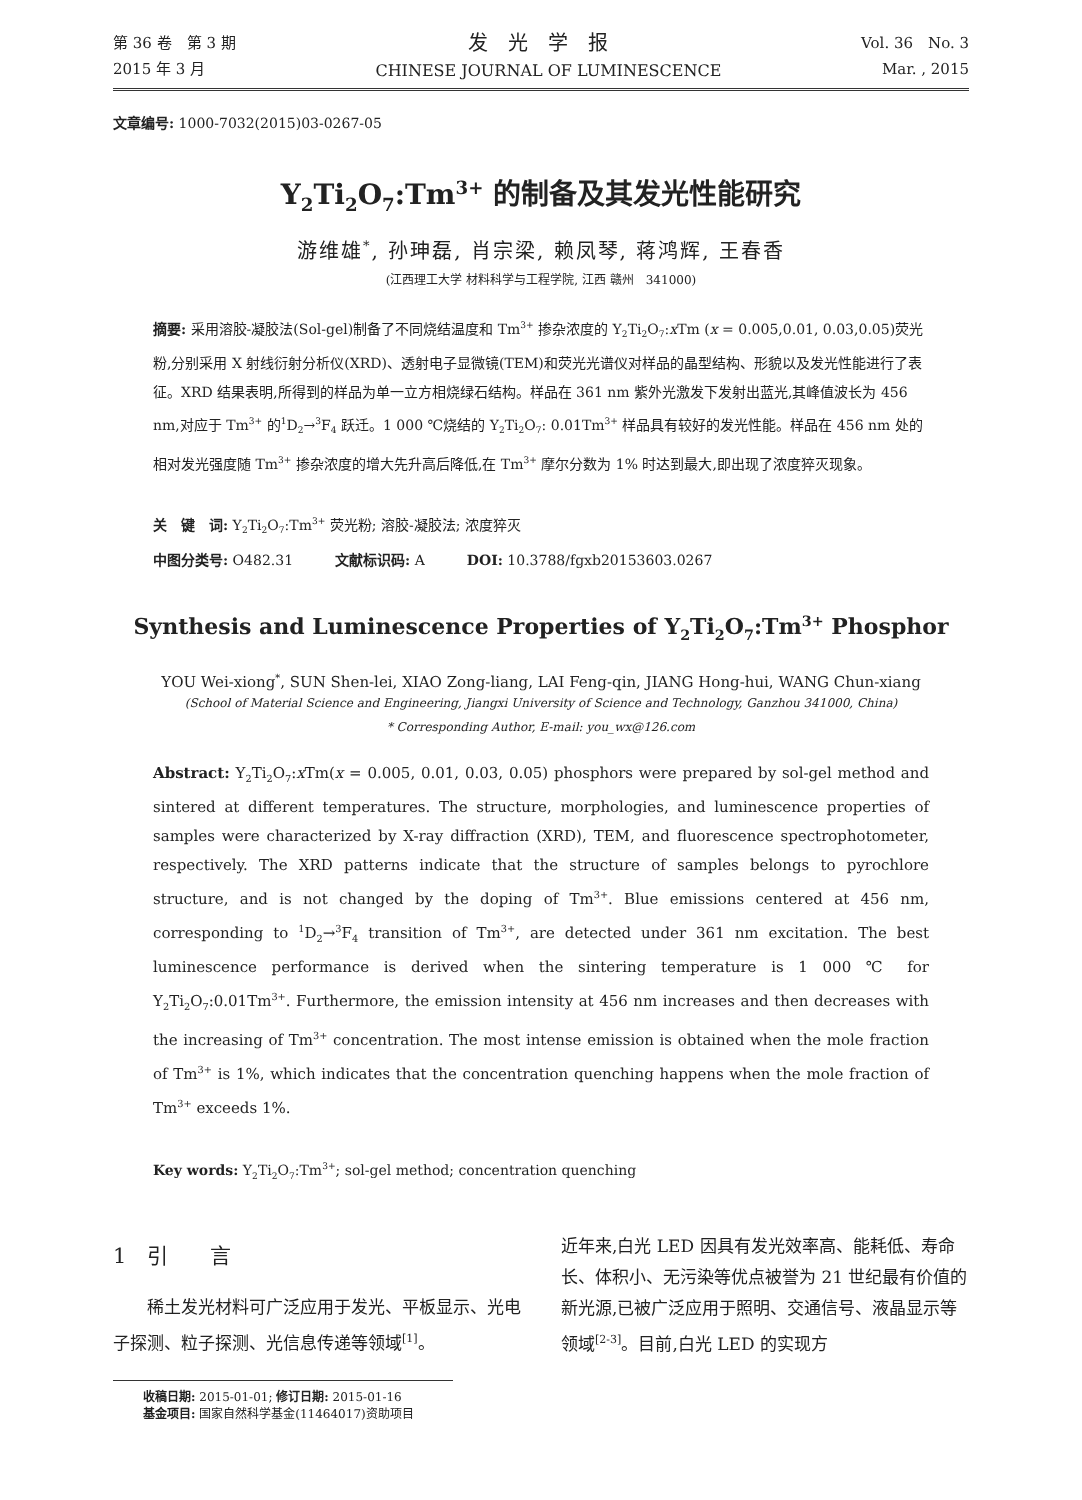第 36 卷　第 3 期
2015 年 3 月
发光学报
CHINESE JOURNAL OF LUMINESCENCE
Vol. 36　No. 3
Mar. , 2015
文章编号: 1000-7032(2015)03-0267-05
Y<sub>2</sub>Ti<sub>2</sub>O<sub>7</sub>:Tm<sup>3+</sup> 的制备及其发光性能研究
游维雄<sup>*</sup>, 孙珅磊, 肖宗梁, 赖凤琴, 蒋鸿辉, 王春香
(江西理工大学 材料科学与工程学院, 江西 赣州　341000)
摘要: 采用溶胶-凝胶法(Sol-gel)制备了不同烧结温度和 Tm<sup>3+</sup> 掺杂浓度的 Y<sub>2</sub>Ti<sub>2</sub>O<sub>7</sub>:x Tm (x = 0.005,0.01, 0.03,0.05)荧光粉,分别采用 X 射线衍射分析仪(XRD)、透射电子显微镜(TEM)和荧光光谱仪对样品的晶型结构、形貌以及发光性能进行了表征。XRD 结果表明,所得到的样品为单一立方相烧绿石结构。样品在 361 nm 紫外光激发下发射出蓝光,其峰值波长为 456 nm,对应于 Tm<sup>3+</sup> 的<sup>1</sup>D<sub>2</sub>→<sup>3</sup>F<sub>4</sub> 跃迁。1 000 ℃烧结的 Y<sub>2</sub>Ti<sub>2</sub>O<sub>7</sub>: 0.01Tm<sup>3+</sup> 样品具有较好的发光性能。样品在 456 nm 处的相对发光强度随 Tm<sup>3+</sup> 掺杂浓度的增大先升高后降低,在 Tm<sup>3+</sup> 摩尔分数为 1% 时达到最大,即出现了浓度猝灭现象。
关　键　词: Y<sub>2</sub>Ti<sub>2</sub>O<sub>7</sub>:Tm<sup>3+</sup> 荧光粉; 溶胶-凝胶法; 浓度猝灭
中图分类号: O482.31　　　文献标识码: A　　　DOI: 10.3788/fgxb20153603.0267
Synthesis and Luminescence Properties of Y<sub>2</sub>Ti<sub>2</sub>O<sub>7</sub>:Tm<sup>3+</sup> Phosphor
YOU Wei-xiong<sup>*</sup>, SUN Shen-lei, XIAO Zong-liang, LAI Feng-qin, JIANG Hong-hui, WANG Chun-xiang
(School of Material Science and Engineering, Jiangxi University of Science and Technology, Ganzhou 341000, China)
* Corresponding Author, E-mail: you_wx@126.com
Abstract: Y<sub>2</sub>Ti<sub>2</sub>O<sub>7</sub>:x Tm(x = 0.005, 0.01, 0.03, 0.05) phosphors were prepared by sol-gel method and sintered at different temperatures. The structure, morphologies, and luminescence properties of samples were characterized by X-ray diffraction (XRD), TEM, and fluorescence spectrophotometer, respectively. The XRD patterns indicate that the structure of samples belongs to pyrochlore structure, and is not changed by the doping of Tm<sup>3+</sup>. Blue emissions centered at 456 nm, corresponding to <sup>1</sup>D<sub>2</sub>→<sup>3</sup>F<sub>4</sub> transition of Tm<sup>3+</sup>, are detected under 361 nm excitation. The best luminescence performance is derived when the sintering temperature is 1 000 ℃ for Y<sub>2</sub>Ti<sub>2</sub>O<sub>7</sub>:0.01Tm<sup>3+</sup>. Furthermore, the emission intensity at 456 nm increases and then decreases with the increasing of Tm<sup>3+</sup> concentration. The most intense emission is obtained when the mole fraction of Tm<sup>3+</sup> is 1%, which indicates that the concentration quenching happens when the mole fraction of Tm<sup>3+</sup> exceeds 1%.
Key words: Y<sub>2</sub>Ti<sub>2</sub>O<sub>7</sub>:Tm<sup>3+</sup>; sol-gel method; concentration quenching
1　引　　言
稀土发光材料可广泛应用于发光、平板显示、光电子探测、粒子探测、光信息传递等领域<sup>[1]</sup>。
收稿日期: 2015-01-01; 修订日期: 2015-01-16
基金项目: 国家自然科学基金(11464017)资助项目
近年来,白光 LED 因具有发光效率高、能耗低、寿命长、体积小、无污染等优点被誉为 21 世纪最有价值的新光源,已被广泛应用于照明、交通信号、液晶显示等领域<sup>[2-3]</sup>。目前,白光 LED 的实现方